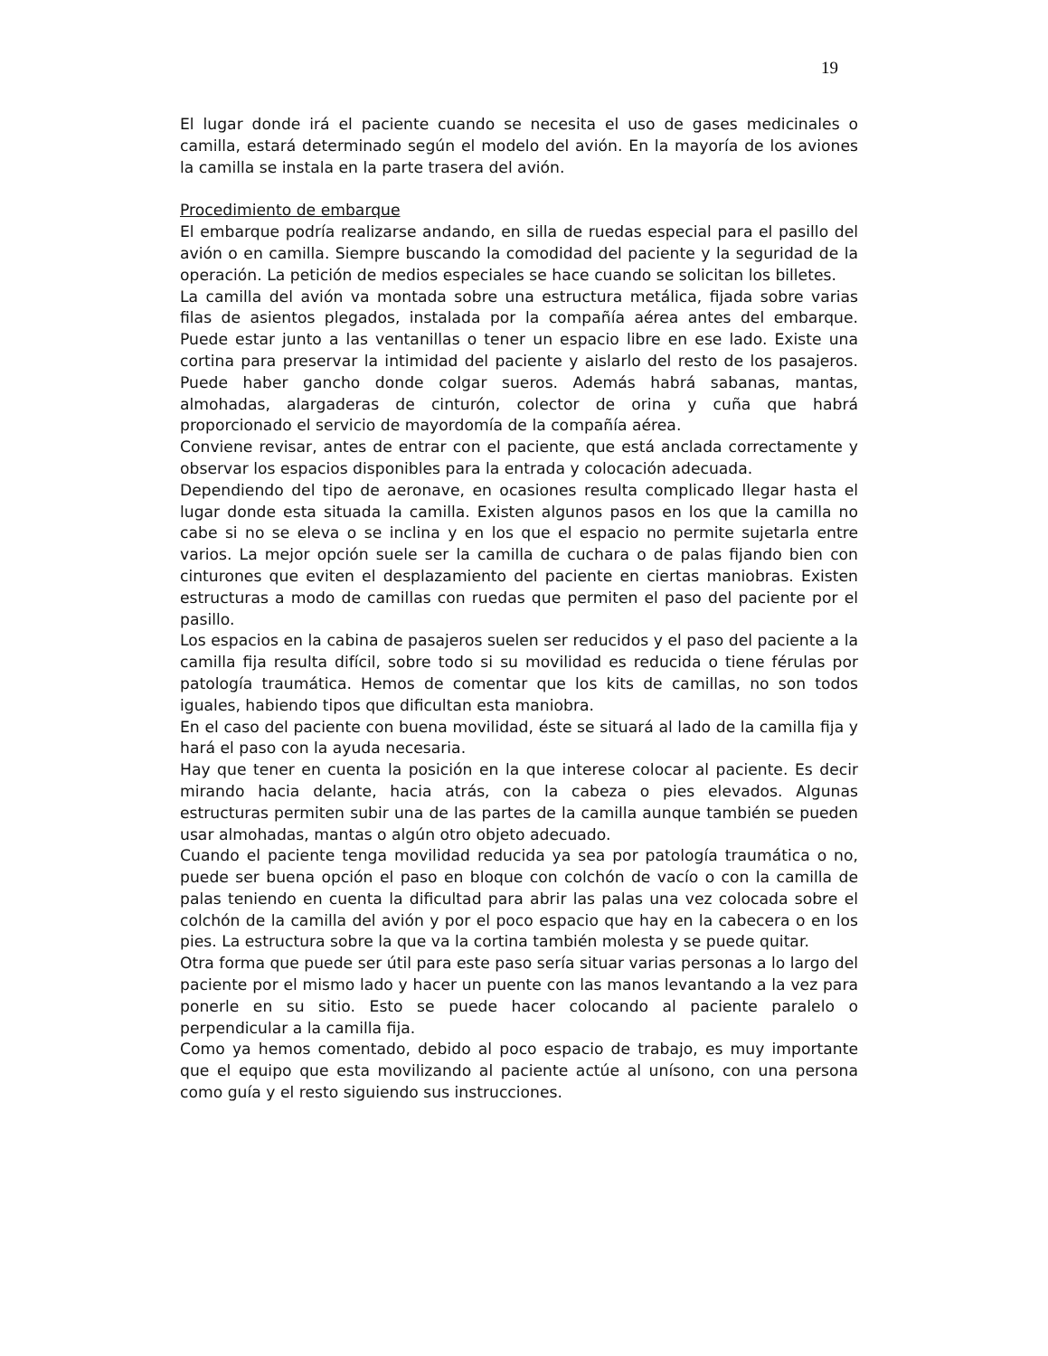19
El lugar donde irá el paciente cuando se necesita el uso de gases medicinales o camilla, estará determinado según el modelo del avión. En la mayoría de los aviones la camilla se instala en la parte trasera del avión.
Procedimiento de embarque
El embarque podría realizarse andando, en silla de ruedas especial para el pasillo del avión o en camilla. Siempre buscando la comodidad del paciente y la seguridad de la operación. La petición de medios especiales se hace cuando se solicitan los billetes.
La camilla del avión va montada sobre una estructura metálica, fijada sobre varias filas de asientos plegados, instalada por la compañía aérea antes del embarque. Puede estar junto a las ventanillas o tener un espacio libre en ese lado. Existe una cortina para preservar la intimidad del paciente y aislarlo del resto de los pasajeros. Puede haber gancho donde colgar sueros. Además habrá sabanas, mantas, almohadas, alargaderas de cinturón, colector de orina y cuña que habrá proporcionado el servicio de mayordomía de la compañía aérea.
Conviene revisar, antes de entrar con el paciente, que está anclada correctamente y observar los espacios disponibles para la entrada y colocación adecuada.
Dependiendo del tipo de aeronave, en ocasiones resulta complicado llegar hasta el lugar donde esta situada la camilla. Existen algunos pasos en los que la camilla no cabe si no se eleva o se inclina y en los que el espacio no permite sujetarla entre varios. La mejor opción suele ser la camilla de cuchara o de palas fijando bien con cinturones que eviten el desplazamiento del paciente en ciertas maniobras. Existen estructuras a modo de camillas con ruedas que permiten el paso del paciente por el pasillo.
Los espacios en la cabina de pasajeros suelen ser reducidos y el paso del paciente a la camilla fija resulta difícil, sobre todo si su movilidad es reducida o tiene férulas por patología traumática. Hemos de comentar que los kits de camillas, no son todos iguales, habiendo tipos que dificultan esta maniobra.
En el caso del paciente con buena movilidad, éste se situará al lado de la camilla fija y hará el paso con la ayuda necesaria.
Hay que tener en cuenta la posición en la que interese colocar al paciente. Es decir mirando hacia delante, hacia atrás, con la cabeza o pies elevados. Algunas estructuras permiten subir una de las partes de la camilla aunque también se pueden usar almohadas, mantas o algún otro objeto adecuado.
Cuando el paciente tenga movilidad reducida ya sea por patología traumática o no, puede ser buena opción el paso en bloque con colchón de vacío o con la camilla de palas teniendo en cuenta la dificultad para abrir las palas una vez colocada sobre el colchón de la camilla del avión y por el poco espacio que hay en la cabecera o en los pies. La estructura sobre la que va la cortina también molesta y se puede quitar.
Otra forma que puede ser útil para este paso sería situar varias personas a lo largo del paciente por el mismo lado y hacer un puente con las manos levantando a la vez para ponerle en su sitio. Esto se puede hacer colocando al paciente paralelo o perpendicular a la camilla fija.
Como ya hemos comentado, debido al poco espacio de trabajo, es muy importante que el equipo que esta movilizando al paciente actúe al unísono, con una persona como guía y el resto siguiendo sus instrucciones.